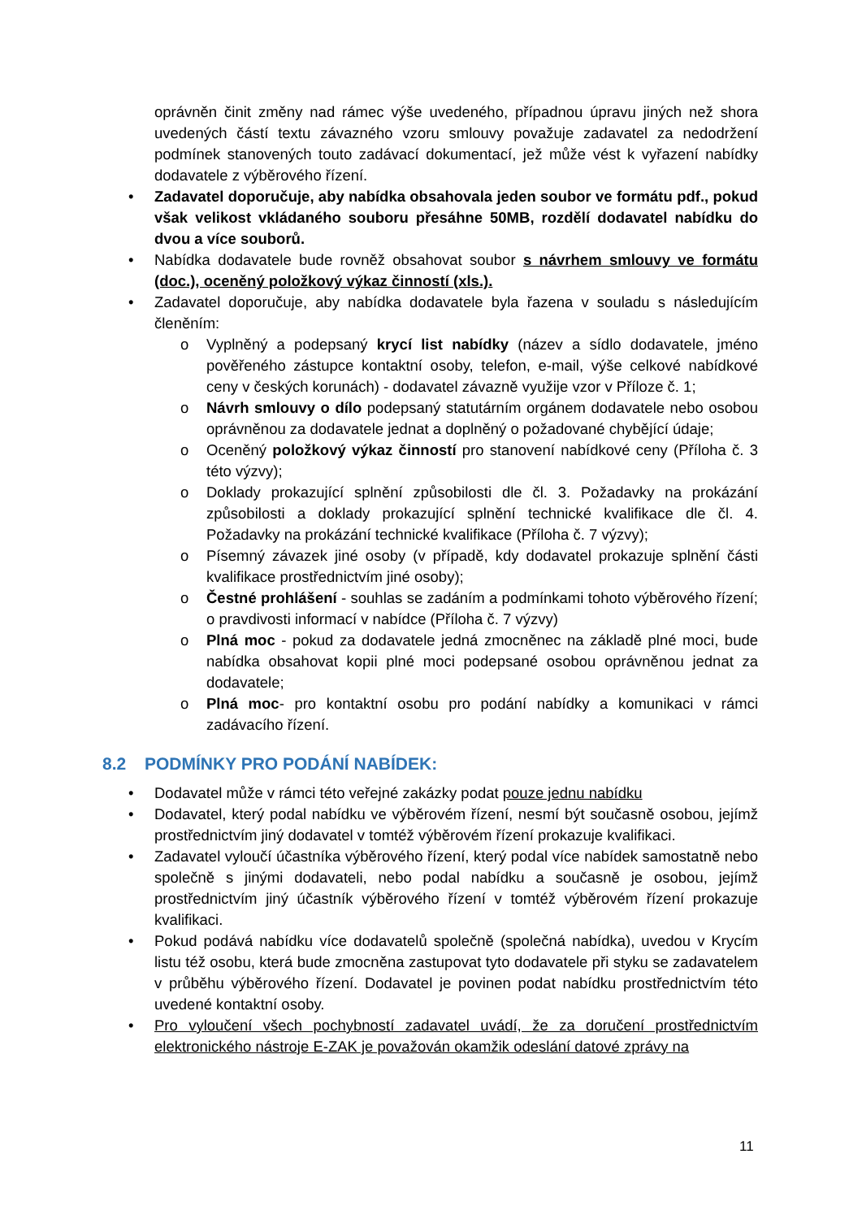oprávněn činit změny nad rámec výše uvedeného, případnou úpravu jiných než shora uvedených částí textu závazného vzoru smlouvy považuje zadavatel za nedodržení podmínek stanovených touto zadávací dokumentací, jež může vést k vyřazení nabídky dodavatele z výběrového řízení.
• Zadavatel doporučuje, aby nabídka obsahovala jeden soubor ve formátu pdf., pokud však velikost vkládaného souboru přesáhne 50MB, rozdělí dodavatel nabídku do dvou a více souborů.
• Nabídka dodavatele bude rovněž obsahovat soubor s návrhem smlouvy ve formátu (doc.), oceněný položkový výkaz činností (xls.).
• Zadavatel doporučuje, aby nabídka dodavatele byla řazena v souladu s následujícím členěním:
o Vyplněný a podepsaný krycí list nabídky (název a sídlo dodavatele, jméno pověřeného zástupce kontaktní osoby, telefon, e-mail, výše celkové nabídkové ceny v českých korunách) - dodavatel závazně využije vzor v Příloze č. 1;
o Návrh smlouvy o dílo podepsaný statutárním orgánem dodavatele nebo osobou oprávněnou za dodavatele jednat a doplněný o požadované chybějící údaje;
o Oceněný položkový výkaz činností pro stanovení nabídkové ceny (Příloha č. 3 této výzvy);
o Doklady prokazující splnění způsobilosti dle čl. 3. Požadavky na prokázání způsobilosti a doklady prokazující splnění technické kvalifikace dle čl. 4. Požadavky na prokázání technické kvalifikace (Příloha č. 7 výzvy);
o Písemný závazek jiné osoby (v případě, kdy dodavatel prokazuje splnění části kvalifikace prostřednictvím jiné osoby);
o Čestné prohlášení - souhlas se zadáním a podmínkami tohoto výběrového řízení; o pravdivosti informací v nabídce (Příloha č. 7 výzvy)
o Plná moc - pokud za dodavatele jedná zmocněnec na základě plné moci, bude nabídka obsahovat kopii plné moci podepsané osobou oprávněnou jednat za dodavatele;
o Plná moc- pro kontaktní osobu pro podání nabídky a komunikaci v rámci zadávacího řízení.
8.2 PODMÍNKY PRO PODÁNÍ NABÍDEK:
• Dodavatel může v rámci této veřejné zakázky podat pouze jednu nabídku
• Dodavatel, který podal nabídku ve výběrovém řízení, nesmí být současně osobou, jejímž prostřednictvím jiný dodavatel v tomtéž výběrovém řízení prokazuje kvalifikaci.
• Zadavatel vyloučí účastníka výběrového řízení, který podal více nabídek samostatně nebo společně s jinými dodavateli, nebo podal nabídku a současně je osobou, jejímž prostřednictvím jiný účastník výběrového řízení v tomtéž výběrovém řízení prokazuje kvalifikaci.
• Pokud podává nabídku více dodavatelů společně (společná nabídka), uvedou v Krycím listu též osobu, která bude zmocněna zastupovat tyto dodavatele při styku se zadavatelem v průběhu výběrového řízení. Dodavatel je povinen podat nabídku prostřednictvím této uvedené kontaktní osoby.
• Pro vyloučení všech pochybností zadavatel uvádí, že za doručení prostřednictvím elektronického nástroje E-ZAK je považován okamžik odeslání datové zprávy na
11